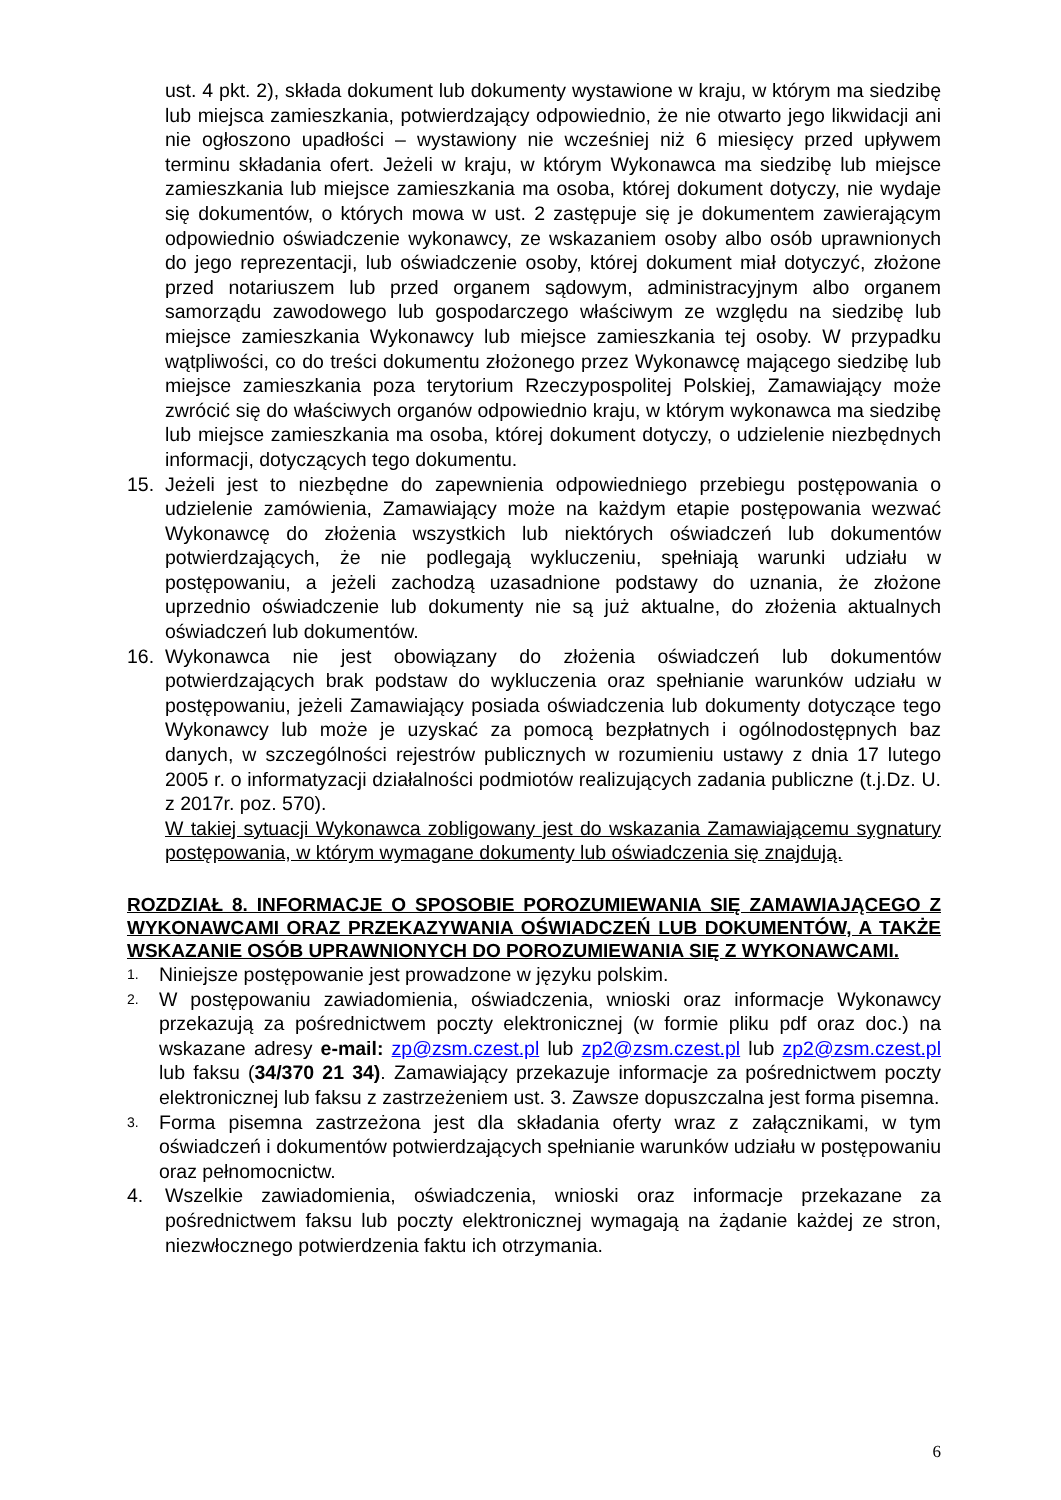ust. 4 pkt. 2), składa dokument lub dokumenty wystawione w kraju, w którym ma siedzibę lub miejsca zamieszkania, potwierdzający odpowiednio, że nie otwarto jego likwidacji ani nie ogłoszono upadłości – wystawiony nie wcześniej niż 6 miesięcy przed upływem terminu składania ofert. Jeżeli w kraju, w którym Wykonawca ma siedzibę lub miejsce zamieszkania lub miejsce zamieszkania ma osoba, której dokument dotyczy, nie wydaje się dokumentów, o których mowa w ust. 2 zastępuje się je dokumentem zawierającym odpowiednio oświadczenie wykonawcy, ze wskazaniem osoby albo osób uprawnionych do jego reprezentacji, lub oświadczenie osoby, której dokument miał dotyczyć, złożone przed notariuszem lub przed organem sądowym, administracyjnym albo organem samorządu zawodowego lub gospodarczego właściwym ze względu na siedzibę lub miejsce zamieszkania Wykonawcy lub miejsce zamieszkania tej osoby. W przypadku wątpliwości, co do treści dokumentu złożonego przez Wykonawcę mającego siedzibę lub miejsce zamieszkania poza terytorium Rzeczypospolitej Polskiej, Zamawiający może zwrócić się do właściwych organów odpowiednio kraju, w którym wykonawca ma siedzibę lub miejsce zamieszkania ma osoba, której dokument dotyczy, o udzielenie niezbędnych informacji, dotyczących tego dokumentu.
15. Jeżeli jest to niezbędne do zapewnienia odpowiedniego przebiegu postępowania o udzielenie zamówienia, Zamawiający może na każdym etapie postępowania wezwać Wykonawcę do złożenia wszystkich lub niektórych oświadczeń lub dokumentów potwierdzających, że nie podlegają wykluczeniu, spełniają warunki udziału w postępowaniu, a jeżeli zachodzą uzasadnione podstawy do uznania, że złożone uprzednio oświadczenie lub dokumenty nie są już aktualne, do złożenia aktualnych oświadczeń lub dokumentów.
16. Wykonawca nie jest obowiązany do złożenia oświadczeń lub dokumentów potwierdzających brak podstaw do wykluczenia oraz spełnianie warunków udziału w postępowaniu, jeżeli Zamawiający posiada oświadczenia lub dokumenty dotyczące tego Wykonawcy lub może je uzyskać za pomocą bezpłatnych i ogólnodostępnych baz danych, w szczególności rejestrów publicznych w rozumieniu ustawy z dnia 17 lutego 2005 r. o informatyzacji działalności podmiotów realizujących zadania publiczne (t.j.Dz. U. z 2017r. poz. 570).
W takiej sytuacji Wykonawca zobligowany jest do wskazania Zamawiającemu sygnatury postępowania, w którym wymagane dokumenty lub oświadczenia się znajdują.
ROZDZIAŁ 8. INFORMACJE O SPOSOBIE POROZUMIEWANIA SIĘ ZAMAWIAJĄCEGO Z WYKONAWCAMI ORAZ PRZEKAZYWANIA OŚWIADCZEŃ LUB DOKUMENTÓW, A TAKŻE WSKAZANIE OSÓB UPRAWNIONYCH DO POROZUMIEWANIA SIĘ Z WYKONAWCAMI.
1. Niniejsze postępowanie jest prowadzone w języku polskim.
2. W postępowaniu zawiadomienia, oświadczenia, wnioski oraz informacje Wykonawcy przekazują za pośrednictwem poczty elektronicznej (w formie pliku pdf oraz doc.) na wskazane adresy e-mail: zp@zsm.czest.pl lub zp2@zsm.czest.pl lub zp2@zsm.czest.pl lub faksu (34/370 21 34). Zamawiający przekazuje informacje za pośrednictwem poczty elektronicznej lub faksu z zastrzeżeniem ust. 3. Zawsze dopuszczalna jest forma pisemna.
3. Forma pisemna zastrzeżona jest dla składania oferty wraz z załącznikami, w tym oświadczeń i dokumentów potwierdzających spełnianie warunków udziału w postępowaniu oraz pełnomocnictw.
4. Wszelkie zawiadomienia, oświadczenia, wnioski oraz informacje przekazane za pośrednictwem faksu lub poczty elektronicznej wymagają na żądanie każdej ze stron, niezwłocznego potwierdzenia faktu ich otrzymania.
6